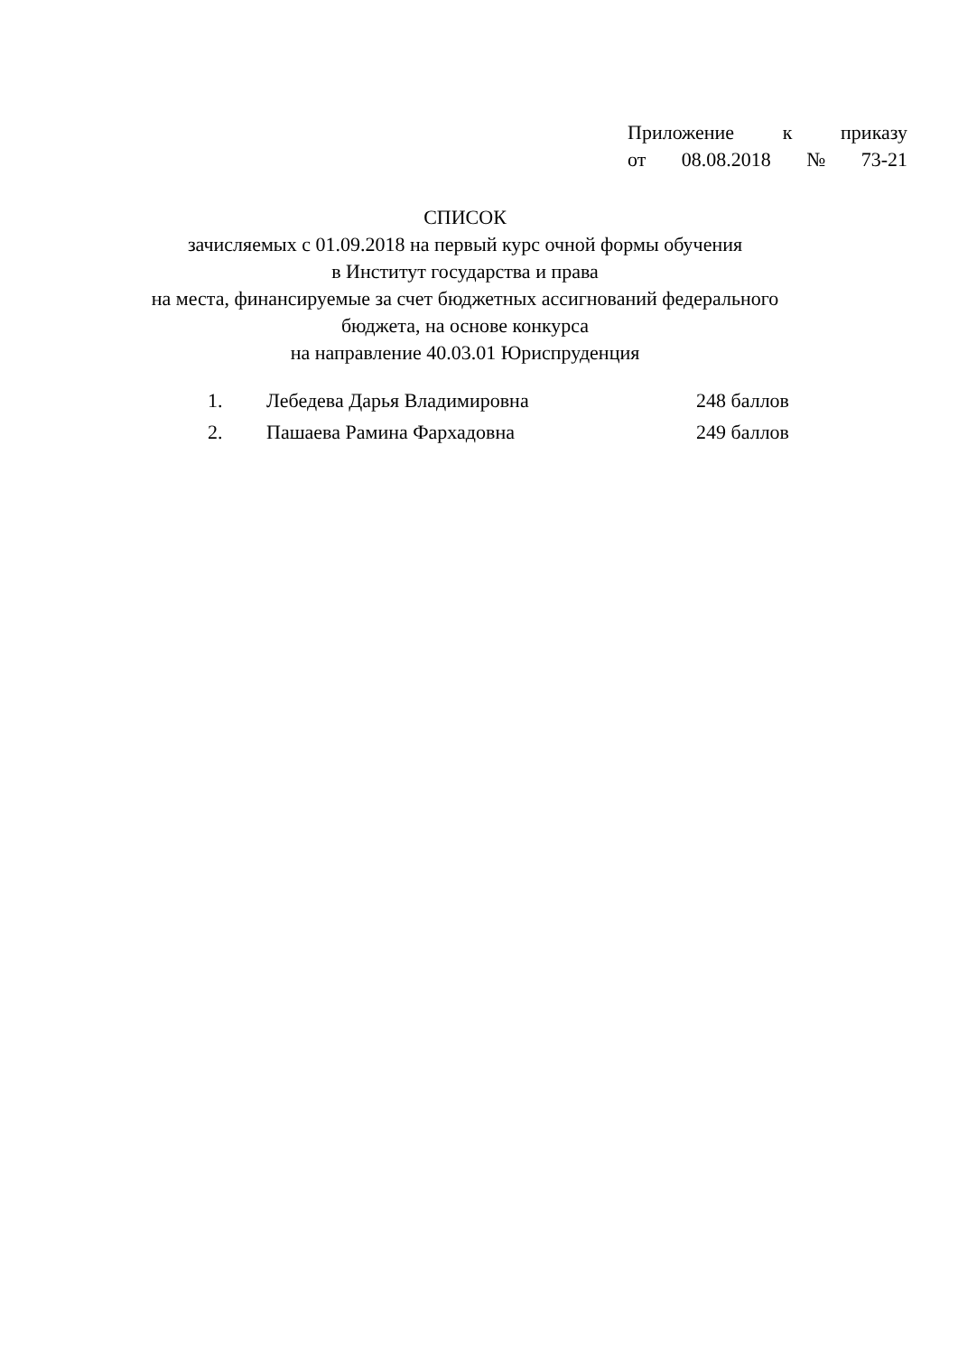Приложение к приказу
от 08.08.2018 № 73-21
СПИСОК
зачисляемых с 01.09.2018 на первый курс очной формы обучения
в Институт государства и права
на места, финансируемые за счет бюджетных ассигнований федерального бюджета, на основе конкурса
на направление 40.03.01 Юриспруденция
| 1. | Лебедева Дарья Владимировна | 248 баллов |
| 2. | Пашаева Рамина Фархадовна | 249 баллов |